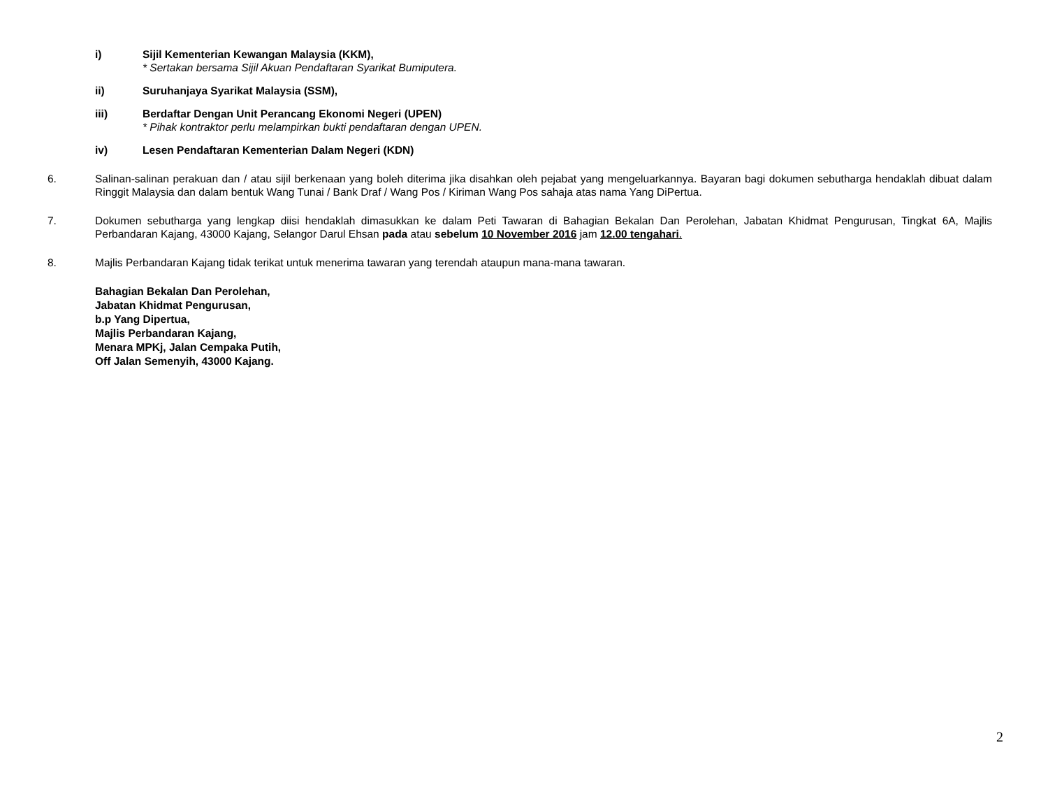i) Sijil Kementerian Kewangan Malaysia (KKM),
* Sertakan bersama Sijil Akuan Pendaftaran Syarikat Bumiputera.
ii) Suruhanjaya Syarikat Malaysia (SSM),
iii) Berdaftar Dengan Unit Perancang Ekonomi Negeri (UPEN)
* Pihak kontraktor perlu melampirkan bukti pendaftaran dengan UPEN.
iv) Lesen Pendaftaran Kementerian Dalam Negeri (KDN)
6. Salinan-salinan perakuan dan / atau sijil berkenaan yang boleh diterima jika disahkan oleh pejabat yang mengeluarkannya. Bayaran bagi dokumen sebutharga hendaklah dibuat dalam Ringgit Malaysia dan dalam bentuk Wang Tunai / Bank Draf / Wang Pos / Kiriman Wang Pos sahaja atas nama Yang DiPertua.
7. Dokumen sebutharga yang lengkap diisi hendaklah dimasukkan ke dalam Peti Tawaran di Bahagian Bekalan Dan Perolehan, Jabatan Khidmat Pengurusan, Tingkat 6A, Majlis Perbandaran Kajang, 43000 Kajang, Selangor Darul Ehsan pada atau sebelum 10 November 2016 jam 12.00 tengahari.
8. Majlis Perbandaran Kajang tidak terikat untuk menerima tawaran yang terendah ataupun mana-mana tawaran.
Bahagian Bekalan Dan Perolehan,
Jabatan Khidmat Pengurusan,
b.p Yang Dipertua,
Majlis Perbandaran Kajang,
Menara MPKj, Jalan Cempaka Putih,
Off Jalan Semenyih, 43000 Kajang.
2